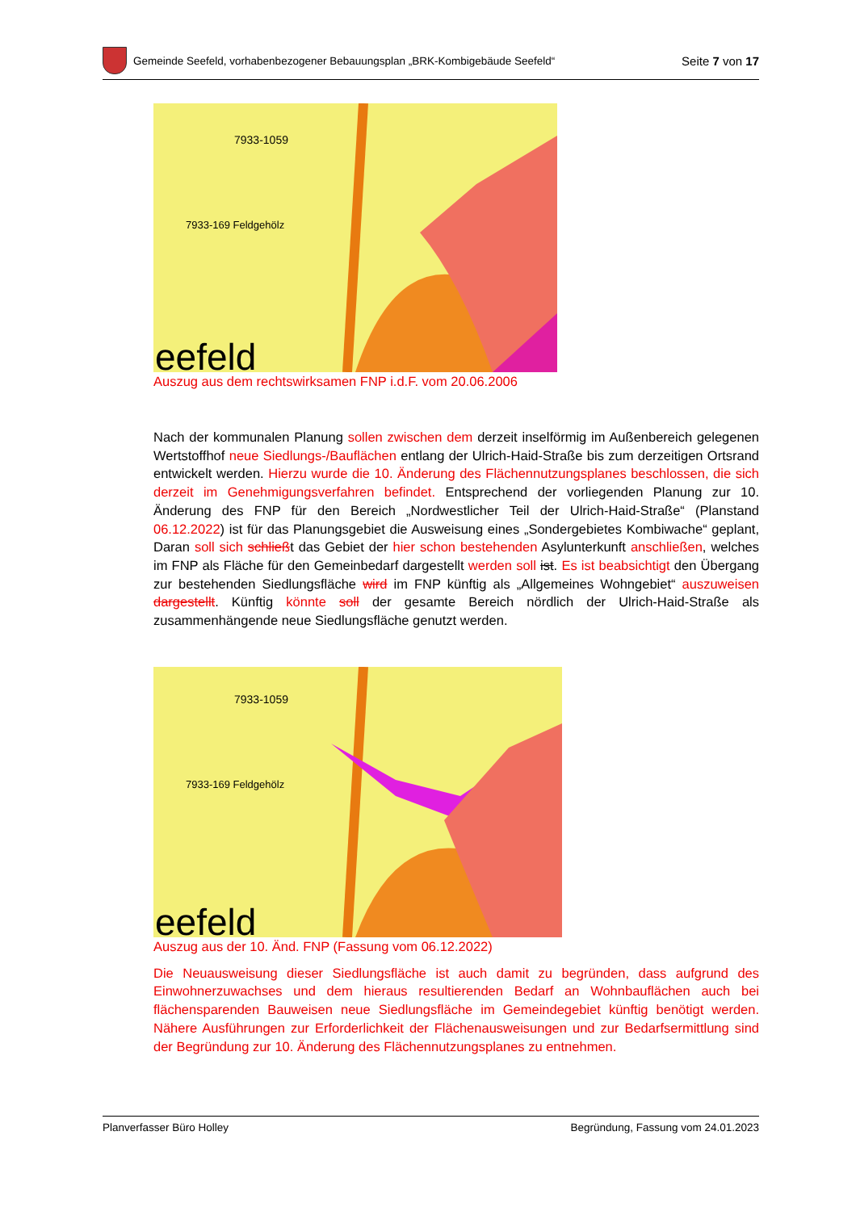Gemeinde Seefeld, vorhabenbezogener Bebauungsplan „BRK-Kombigebäude Seefeld“
Seite 7 von 17
eefeld
7933-1059
7933-169 Feldgehölz
Auszug aus dem rechtswirksamen FNP i.d.F. vom 20.06.2006
Nach der kommunalen Planung sollen zwischen dem derzeit inselförmig im Außenbereich gelegenen Wertstoffhof neue Siedlungs-/Bauflächen entlang der Ulrich-Haid-Straße bis zum derzeitigen Ortsrand entwickelt werden. Hierzu wurde die 10. Änderung des Flächennutzungsplanes beschlossen, die sich derzeit im Genehmigungsverfahren befindet. Entsprechend der vorliegenden Planung zur 10. Änderung des FNP für den Bereich „Nordwestlicher Teil der Ulrich-Haid-Straße“ (Planstand 06.12.2022) ist für das Planungsgebiet die Ausweisung eines „Sondergebietes Kombiwache“ geplant, Daran soll sich schließt das Gebiet der hier schon bestehenden Asylunterkunft anschließen, welches im FNP als Fläche für den Gemeinbedarf dargestellt werden soll ist. Es ist beabsichtigt den Übergang zur bestehenden Siedlungsfläche wird im FNP künftig als „Allgemeines Wohngebiet“ auszuweisen dargestellt. Künftig könnte soll der gesamte Bereich nördlich der Ulrich-Haid-Straße als zusammenhängende neue Siedlungsfläche genutzt werden.
eefeld
7933-1059
7933-169 Feldgehölz
Auszug aus der 10. Änd. FNP (Fassung vom 06.12.2022)
Die Neuausweisung dieser Siedlungsfläche ist auch damit zu begründen, dass aufgrund des Einwohnerzuwachses und dem hieraus resultierenden Bedarf an Wohnbauflächen auch bei flächensparenden Bauweisen neue Siedlungsfläche im Gemeindegebiet künftig benötigt werden. Nähere Ausführungen zur Erforderlichkeit der Flächenausweisungen und zur Bedarfsermittlung sind der Begründung zur 10. Änderung des Flächennutzungsplanes zu entnehmen.
Planverfasser Büro Holley Begründung, Fassung vom 24.01.2023